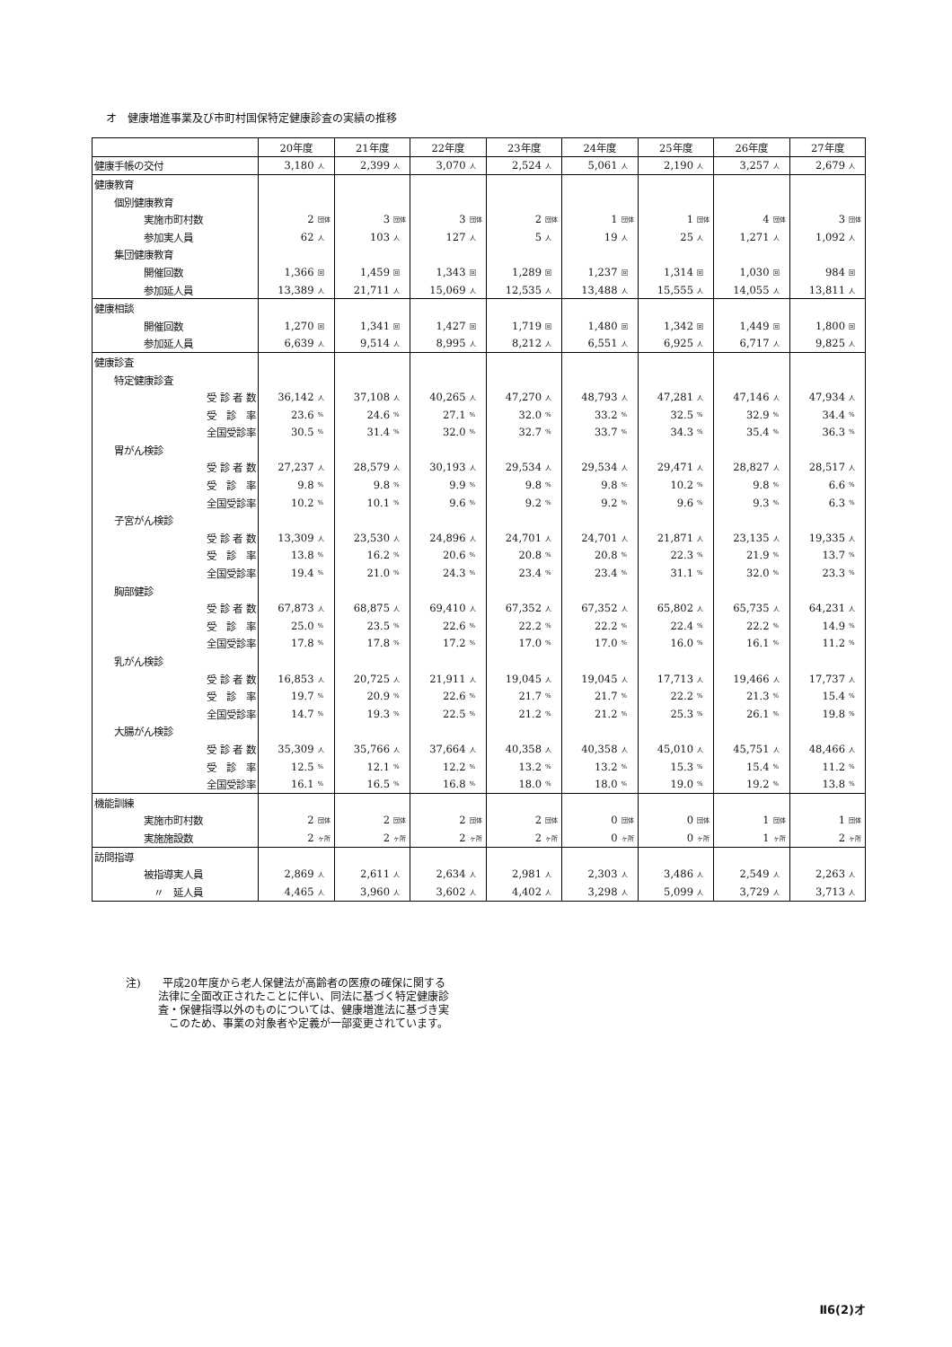オ　健康増進事業及び市町村国保特定健康診査の実績の推移
| | 20年度 | | 21年度 | | 22年度 | | 23年度 | | 24年度 | | 25年度 | | 26年度 | | 27年度 | |
| --- | --- | --- | --- | --- | --- | --- | --- | --- | --- | --- | --- | --- | --- | --- | --- | --- |
| 健康手帳の交付 | 3,180 | 人 | 2,399 | 人 | 3,070 | 人 | 2,524 | 人 | 5,061 | 人 | 2,190 | 人 | 3,257 | 人 | 2,679 | 人 |
| 健康教育 | | | | | | | | | | | | | | | | |
| 個別健康教育 | | | | | | | | | | | | | | | | |
| 実施市町村数 | 2 | 団体 | 3 | 団体 | 3 | 団体 | 2 | 団体 | 1 | 団体 | 1 | 団体 | 4 | 団体 | 3 | 団体 |
| 参加実人員 | 62 | 人 | 103 | 人 | 127 | 人 | 5 | 人 | 19 | 人 | 25 | 人 | 1,271 | 人 | 1,092 | 人 |
| 集団健康教育 | | | | | | | | | | | | | | | | |
| 開催回数 | 1,366 | 回 | 1,459 | 回 | 1,343 | 回 | 1,289 | 回 | 1,237 | 回 | 1,314 | 回 | 1,030 | 回 | 984 | 回 |
| 参加延人員 | 13,389 | 人 | 21,711 | 人 | 15,069 | 人 | 12,535 | 人 | 13,488 | 人 | 15,555 | 人 | 14,055 | 人 | 13,811 | 人 |
| 健康相談 | | | | | | | | | | | | | | | | |
| 開催回数 | 1,270 | 回 | 1,341 | 回 | 1,427 | 回 | 1,719 | 回 | 1,480 | 回 | 1,342 | 回 | 1,449 | 回 | 1,800 | 回 |
| 参加延人員 | 6,639 | 人 | 9,514 | 人 | 8,995 | 人 | 8,212 | 人 | 6,551 | 人 | 6,925 | 人 | 6,717 | 人 | 9,825 | 人 |
| 健康診査 | | | | | | | | | | | | | | | | |
| 特定健康診査 | | | | | | | | | | | | | | | | |
| 受 診 者 数 | 36,142 | 人 | 37,108 | 人 | 40,265 | 人 | 47,270 | 人 | 48,793 | 人 | 47,281 | 人 | 47,146 | 人 | 47,934 | 人 |
| 受 診 率 | 23.6 | % | 24.6 | % | 27.1 | % | 32.0 | % | 33.2 | % | 32.5 | % | 32.9 | % | 34.4 | % |
| 全国受診率 | 30.5 | % | 31.4 | % | 32.0 | % | 32.7 | % | 33.7 | % | 34.3 | % | 35.4 | % | 36.3 | % |
| 胃がん検診 | | | | | | | | | | | | | | | | |
| 受 診 者 数 | 27,237 | 人 | 28,579 | 人 | 30,193 | 人 | 29,534 | 人 | 29,534 | 人 | 29,471 | 人 | 28,827 | 人 | 28,517 | 人 |
| 受 診 率 | 9.8 | % | 9.8 | % | 9.9 | % | 9.8 | % | 9.8 | % | 10.2 | % | 9.8 | % | 6.6 | % |
| 全国受診率 | 10.2 | % | 10.1 | % | 9.6 | % | 9.2 | % | 9.2 | % | 9.6 | % | 9.3 | % | 6.3 | % |
| 子宮がん検診 | | | | | | | | | | | | | | | | |
| 受 診 者 数 | 13,309 | 人 | 23,530 | 人 | 24,896 | 人 | 24,701 | 人 | 24,701 | 人 | 21,871 | 人 | 23,135 | 人 | 19,335 | 人 |
| 受 診 率 | 13.8 | % | 16.2 | % | 20.6 | % | 20.8 | % | 20.8 | % | 22.3 | % | 21.9 | % | 13.7 | % |
| 全国受診率 | 19.4 | % | 21.0 | % | 24.3 | % | 23.4 | % | 23.4 | % | 31.1 | % | 32.0 | % | 23.3 | % |
| 胸部健診 | | | | | | | | | | | | | | | | |
| 受 診 者 数 | 67,873 | 人 | 68,875 | 人 | 69,410 | 人 | 67,352 | 人 | 67,352 | 人 | 65,802 | 人 | 65,735 | 人 | 64,231 | 人 |
| 受 診 率 | 25.0 | % | 23.5 | % | 22.6 | % | 22.2 | % | 22.2 | % | 22.4 | % | 22.2 | % | 14.9 | % |
| 全国受診率 | 17.8 | % | 17.8 | % | 17.2 | % | 17.0 | % | 17.0 | % | 16.0 | % | 16.1 | % | 11.2 | % |
| 乳がん検診 | | | | | | | | | | | | | | | | |
| 受 診 者 数 | 16,853 | 人 | 20,725 | 人 | 21,911 | 人 | 19,045 | 人 | 19,045 | 人 | 17,713 | 人 | 19,466 | 人 | 17,737 | 人 |
| 受 診 率 | 19.7 | % | 20.9 | % | 22.6 | % | 21.7 | % | 21.7 | % | 22.2 | % | 21.3 | % | 15.4 | % |
| 全国受診率 | 14.7 | % | 19.3 | % | 22.5 | % | 21.2 | % | 21.2 | % | 25.3 | % | 26.1 | % | 19.8 | % |
| 大腸がん検診 | | | | | | | | | | | | | | | | |
| 受 診 者 数 | 35,309 | 人 | 35,766 | 人 | 37,664 | 人 | 40,358 | 人 | 40,358 | 人 | 45,010 | 人 | 45,751 | 人 | 48,466 | 人 |
| 受 診 率 | 12.5 | % | 12.1 | % | 12.2 | % | 13.2 | % | 13.2 | % | 15.3 | % | 15.4 | % | 11.2 | % |
| 全国受診率 | 16.1 | % | 16.5 | % | 16.8 | % | 18.0 | % | 18.0 | % | 19.0 | % | 19.2 | % | 13.8 | % |
| 機能訓練 | | | | | | | | | | | | | | | | |
| 実施市町村数 | 2 | 団体 | 2 | 団体 | 2 | 団体 | 2 | 団体 | 0 | 団体 | 0 | 団体 | 1 | 団体 | 1 | 団体 |
| 実施施設数 | 2 | ヶ所 | 2 | ヶ所 | 2 | ヶ所 | 2 | ヶ所 | 0 | ヶ所 | 0 | ヶ所 | 1 | ヶ所 | 2 | ヶ所 |
| 訪問指導 | | | | | | | | | | | | | | | | |
| 被指導実人員 | 2,869 | 人 | 2,611 | 人 | 2,634 | 人 | 2,981 | 人 | 2,303 | 人 | 3,486 | 人 | 2,549 | 人 | 2,263 | 人 |
| 〃 延人員 | 4,465 | 人 | 3,960 | 人 | 3,602 | 人 | 4,402 | 人 | 3,298 | 人 | 5,099 | 人 | 3,729 | 人 | 3,713 | 人 |
注)　　平成20年度から老人保健法が高齢者の医療の確保に関する
　　　法律に全面改正されたことに伴い、同法に基づく特定健康診
　　　査・保健指導以外のものについては、健康増進法に基づき実
　　　　このため、事業の対象者や定義が一部変更されています。
Ⅱ6(2)オ